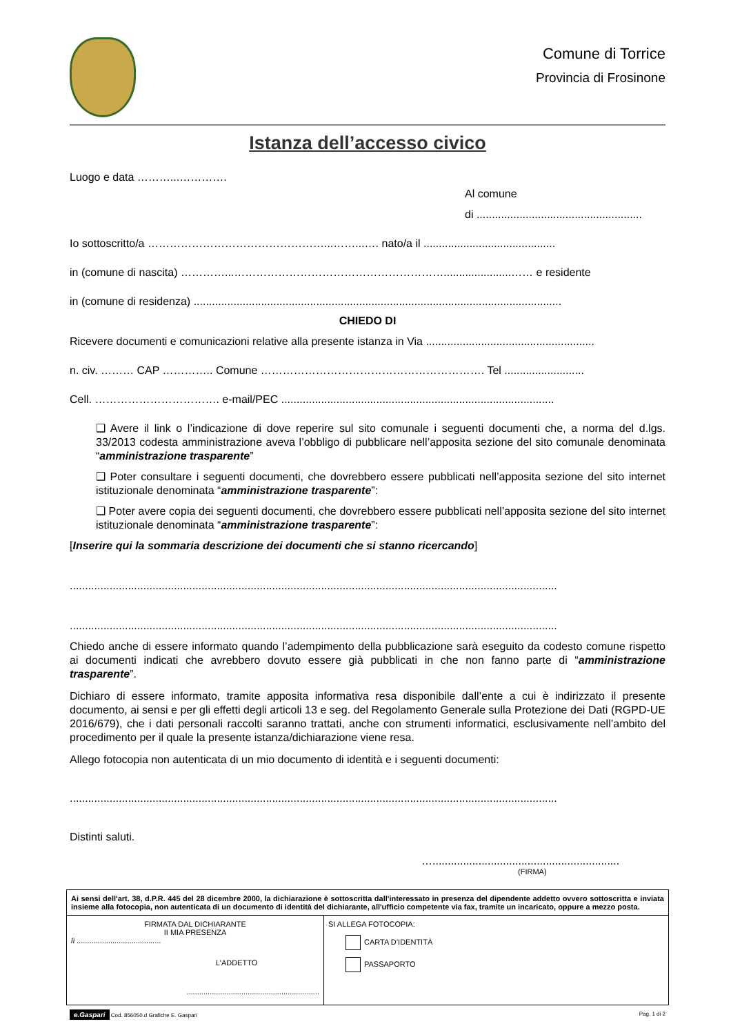Comune di Torrice
Provincia di Frosinone
Istanza dell’accesso civico
Luogo e data ………...………….
Al comune
di ......................................................
Io sottoscritto/a …………………………………………...……...…. nato/a il ...........................................
in (comune di nascita) …………...…………………………………………………......................…… e residente
in (comune di residenza) ........................................................................................................................
CHIEDO DI
Ricevere documenti e comunicazioni relative alla presente istanza in Via .......................................................
n. civ. ……… CAP ………….. Comune ……………………………………………………. Tel ..........................
Cell. ……………………………. e-mail/PEC .........................................................................................
❑ Avere il link o l’indicazione di dove reperire sul sito comunale i seguenti documenti che, a norma del d.lgs. 33/2013 codesta amministrazione aveva l’obbligo di pubblicare nell’apposita sezione del sito comunale denominata “amministrazione trasparente”
❑ Poter consultare i seguenti documenti, che dovrebbero essere pubblicati nell’apposita sezione del sito internet istituzionale denominata “amministrazione trasparente”:
❑ Poter avere copia dei seguenti documenti, che dovrebbero essere pubblicati nell’apposita sezione del sito internet istituzionale denominata “amministrazione trasparente”:
[Inserire qui la sommaria descrizione dei documenti che si stanno ricercando]
...............................................................................................................................................................
...............................................................................................................................................................
Chiedo anche di essere informato quando l’adempimento della pubblicazione sarà eseguito da codesto comune rispetto ai documenti indicati che avrebbero dovuto essere già pubblicati in che non fanno parte di “amministrazione trasparente”.
Dichiaro di essere informato, tramite apposita informativa resa disponibile dall’ente a cui è indirizzato il presente documento, ai sensi e per gli effetti degli articoli 13 e seg. del Regolamento Generale sulla Protezione dei Dati (RGPD-UE 2016/679), che i dati personali raccolti saranno trattati, anche con strumenti informatici, esclusivamente nell’ambito del procedimento per il quale la presente istanza/dichiarazione viene resa.
Allego fotocopia non autenticata di un mio documento di identità e i seguenti documenti:
...............................................................................................................................................................
Distinti saluti.
….............................................................
(FIRMA)
| Ai sensi dell'art. 38, d.P.R. 445 del 28 dicembre 2000, la dichiarazione è sottoscritta dall'interessato in presenza del dipendente addetto ovvero sottoscritta e inviata insieme alla fotocopia, non autenticata di un documento di identità del dichiarante, all'ufficio competente via fax, tramite un incaricato, oppure a mezzo posta. | |
| FIRMATA DAL DICHIARANTE II MIA PRESENZA lì ........................................ L’ADDETTO ............................................................... | SI ALLEGA FOTOCOPIA: CARTA D’IDENTITÀ PASSAPORTO |
e.Gaspari Cod. 856050.d Grafiche E. Gaspari Pag. 1 di 2